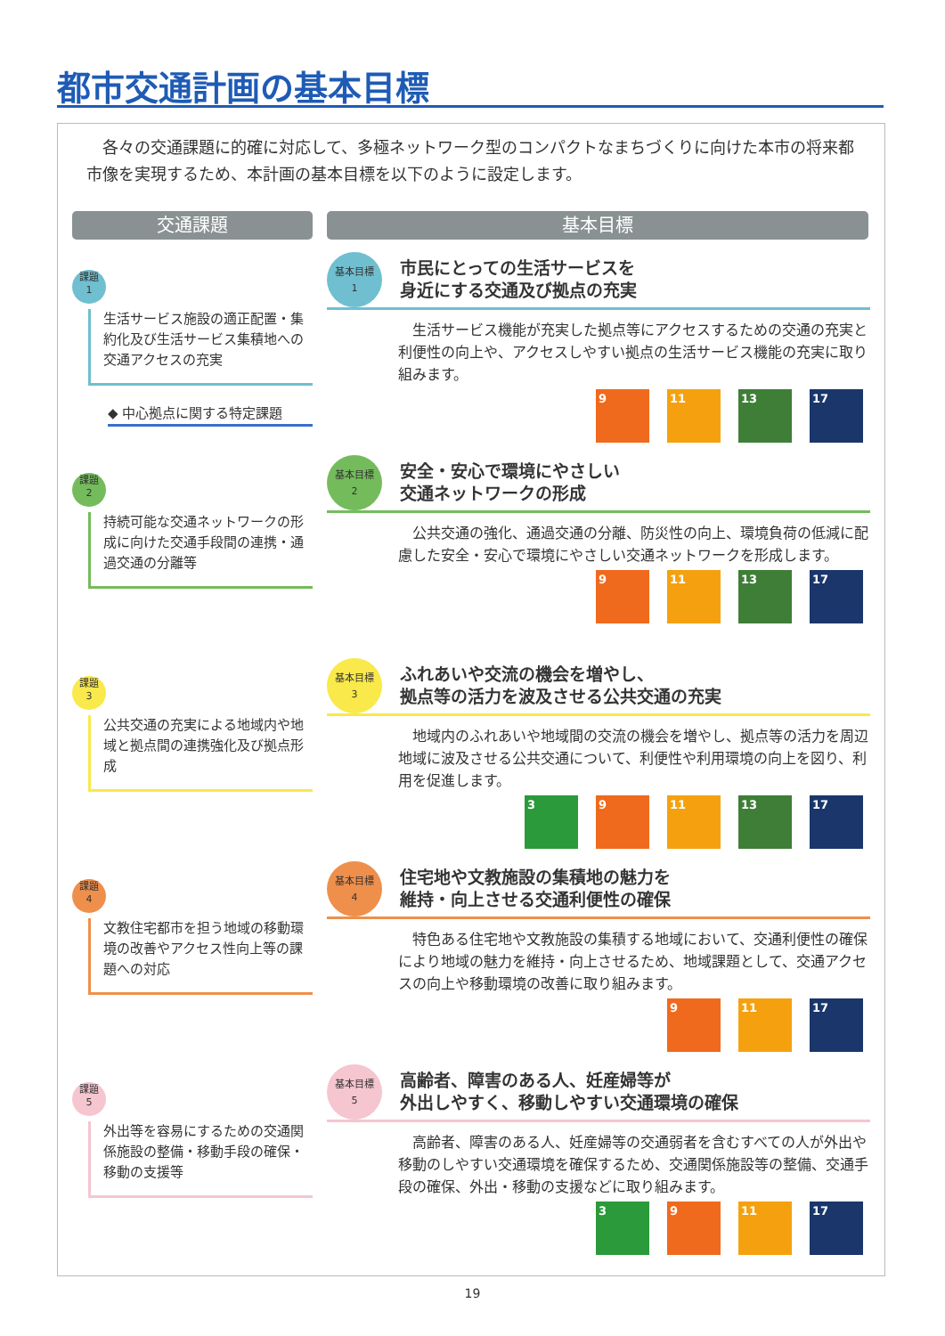都市交通計画の基本目標
各々の交通課題に的確に対応して、多極ネットワーク型のコンパクトなまちづくりに向けた本市の将来都市像を実現するため、本計画の基本目標を以下のように設定します。
交通課題 基本目標
課題
1
生活サービス施設の適正配置・集約化及び生活サービス集積地への交通アクセスの充実
◆ 中心拠点に関する特定課題
基本目標
1
市民にとっての生活サービスを
身近にする交通及び拠点の充実
生活サービス機能が充実した拠点等にアクセスするための交通の充実と利便性の向上や、アクセスしやすい拠点の生活サービス機能の充実に取り組みます。
9 11 13 17
課題
2
持続可能な交通ネットワークの形成に向けた交通手段間の連携・通過交通の分離等
基本目標
2
安全・安心で環境にやさしい
交通ネットワークの形成
公共交通の強化、通過交通の分離、防災性の向上、環境負荷の低減に配慮した安全・安心で環境にやさしい交通ネットワークを形成します。
9 11 13 17
課題
3
公共交通の充実による地域内や地域と拠点間の連携強化及び拠点形成
基本目標
3
ふれあいや交流の機会を増やし、
拠点等の活力を波及させる公共交通の充実
地域内のふれあいや地域間の交流の機会を増やし、拠点等の活力を周辺地域に波及させる公共交通について、利便性や利用環境の向上を図り、利用を促進します。
3 9 11 13 17
課題
4
文教住宅都市を担う地域の移動環境の改善やアクセス性向上等の課題への対応
基本目標
4
住宅地や文教施設の集積地の魅力を
維持・向上させる交通利便性の確保
特色ある住宅地や文教施設の集積する地域において、交通利便性の確保により地域の魅力を維持・向上させるため、地域課題として、交通アクセスの向上や移動環境の改善に取り組みます。
9 11 17
課題
5
外出等を容易にするための交通関係施設の整備・移動手段の確保・移動の支援等
基本目標
5
高齢者、障害のある人、妊産婦等が
外出しやすく、移動しやすい交通環境の確保
高齢者、障害のある人、妊産婦等の交通弱者を含むすべての人が外出や移動のしやすい交通環境を確保するため、交通関係施設等の整備、交通手段の確保、外出・移動の支援などに取り組みます。
3 9 11 17
19